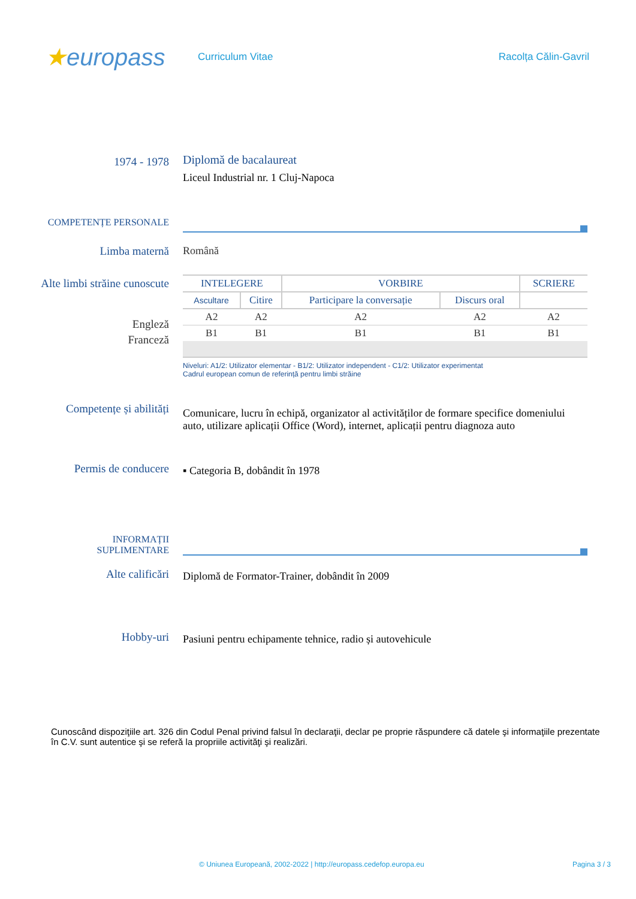★europass
Curriculum Vitae Racolța Călin-Gavril
1974 - 1978
Diplomă de bacalaureat
Liceul Industrial nr. 1 Cluj-Napoca
COMPETENȚE PERSONALE
Limba maternă Română
Alte limbi străine cunoscute
Engleză
Franceză
| INTELEGERE | | VORBIRE | | SCRIERE |
| --- | --- | --- | --- | --- |
| Ascultare | Citire | Participare la conversație | Discurs oral | |
| A2 | A2 | A2 | A2 | A2 |
| B1 | B1 | B1 | B1 | B1 |
Niveluri: A1/2: Utilizator elementar - B1/2: Utilizator independent - C1/2: Utilizator experimentat
Cadrul european comun de referință pentru limbi străine
Competențe și abilități
Comunicare, lucru în echipă, organizator al activităților de formare specifice domeniului auto, utilizare aplicații Office (Word), internet, aplicații pentru diagnoza auto
Permis de conducere
▪ Categoria B, dobândit în 1978
INFORMAȚII
SUPLIMENTARE
Alte calificări
Diplomă de Formator-Trainer, dobândit în 2009
Hobby-uri
Pasiuni pentru echipamente tehnice, radio și autovehicule
Cunoscând dispoziţiile art. 326 din Codul Penal privind falsul în declaraţii, declar pe proprie răspundere că datele şi informaţiile prezentate în C.V. sunt autentice şi se referă la propriile activităţi şi realizări.
© Uniunea Europeană, 2002-2022 | http://europass.cedefop.europa.eu Pagina 3 / 3